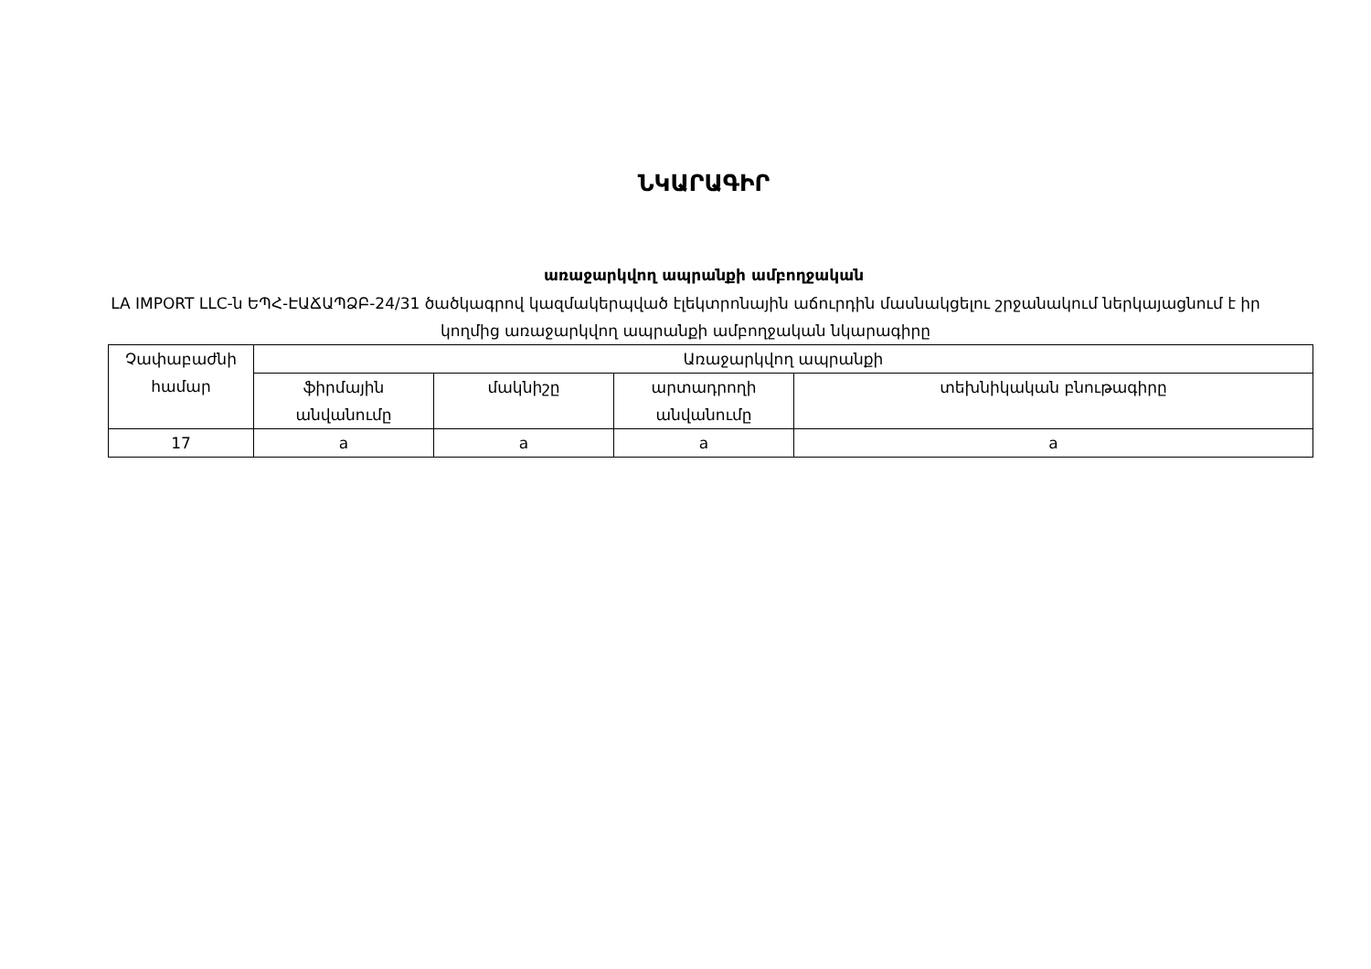ՆԿԱՐԱԳԻՐ
առաջարկվող ապրանքի ամբողջական
LA IMPORT LLC-ն ԵՊՀ-ԷԱՃԱՊՁԲ-24/31 ծածկագրով կազմակերպված էլեկտրոնային աճուրդին մասնակցելու շրջանակում ներկայացնում է իր կողմից առաջարկվող ապրանքի ամբողջական նկարագիրը
| Չափաբաժնի համար | Առաջարկվող ապրանքի | | | |
| | ֆիրմային անվանումը | մակնիշը | արտադրողի անվանումը | տեխնիկական բնութագիրը |
| 17 | a | a | a | a |